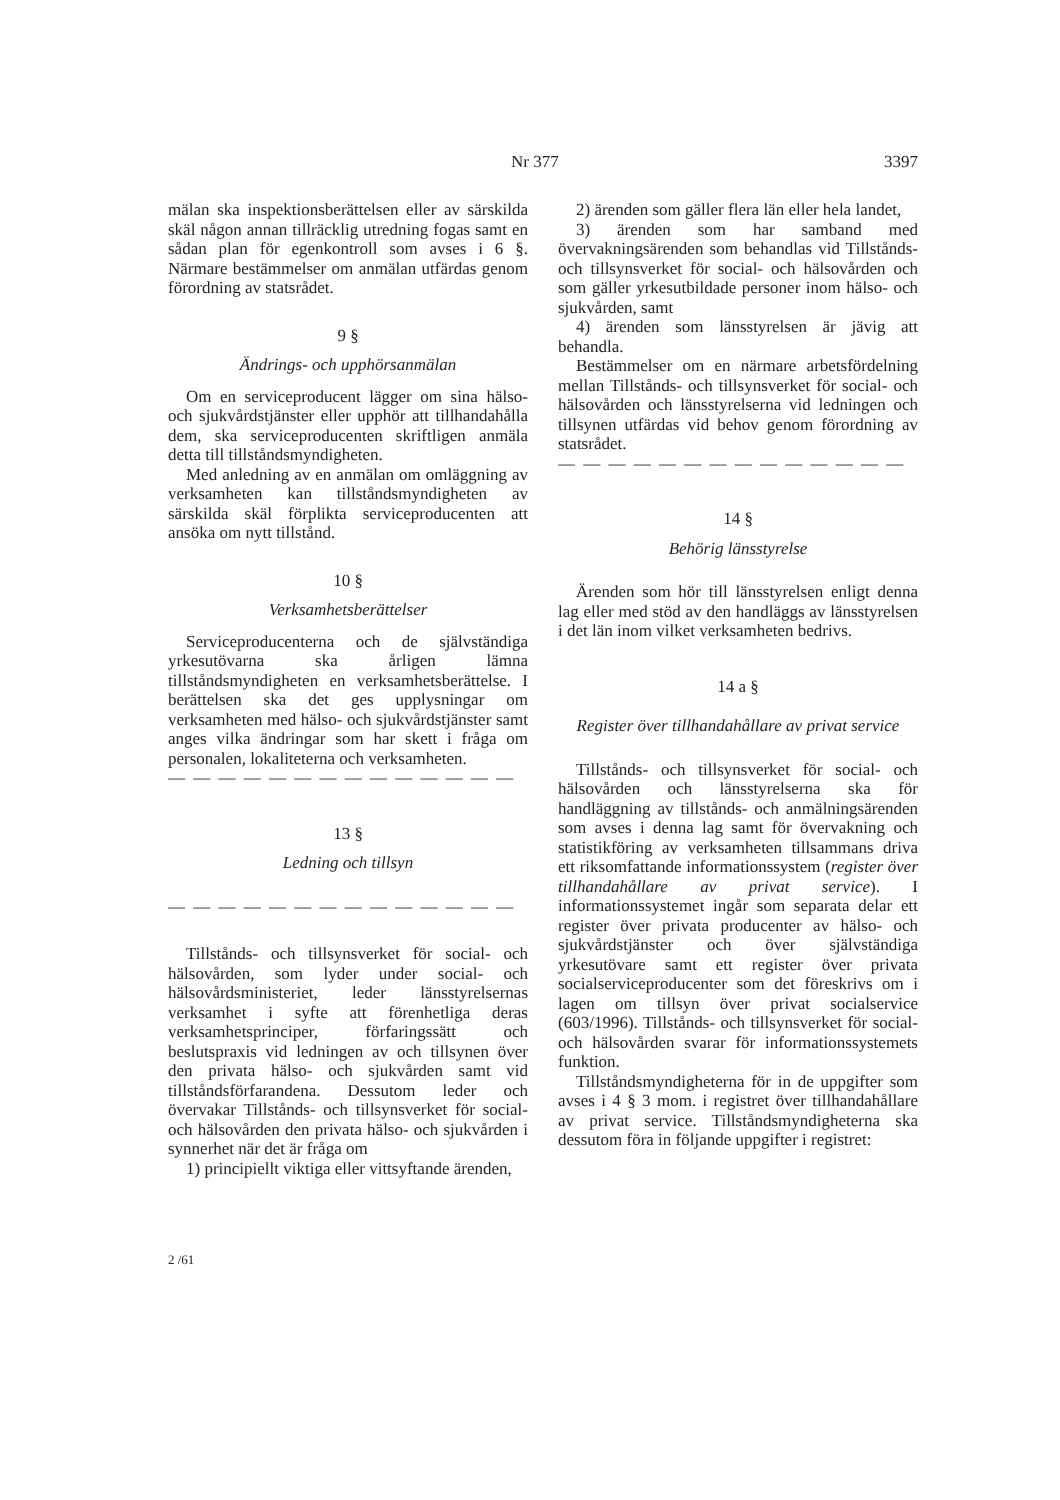Nr 377 3397
mälan ska inspektionsberättelsen eller av särskilda skäl någon annan tillräcklig utredning fogas samt en sådan plan för egenkontroll som avses i 6 §. Närmare bestämmelser om anmälan utfärdas genom förordning av statsrådet.
9 §
Ändrings- och upphörsanmälan
Om en serviceproducent lägger om sina hälso- och sjukvårdstjänster eller upphör att tillhandahålla dem, ska serviceproducenten skriftligen anmäla detta till tillståndsmyndigheten.
Med anledning av en anmälan om omläggning av verksamheten kan tillståndsmyndigheten av särskilda skäl förplikta serviceproducenten att ansöka om nytt tillstånd.
10 §
Verksamhetsberättelser
Serviceproducenterna och de självständiga yrkesutövarna ska årligen lämna tillståndsmyndigheten en verksamhetsberättelse. I berättelsen ska det ges upplysningar om verksamheten med hälso- och sjukvårdstjänster samt anges vilka ändringar som har skett i fråga om personalen, lokaliteterna och verksamheten.
— — — — — — — — — — — — — —
13 §
Ledning och tillsyn
— — — — — — — — — — — — — —
Tillstånds- och tillsynsverket för social- och hälsovården, som lyder under social- och hälsovårdsministeriet, leder länsstyrelsernas verksamhet i syfte att förenhetliga deras verksamhetsprinciper, förfaringssätt och beslutspraxis vid ledningen av och tillsynen över den privata hälso- och sjukvården samt vid tillståndsförfarandena. Dessutom leder och övervakar Tillstånds- och tillsynsverket för social- och hälsovården den privata hälso- och sjukvården i synnerhet när det är fråga om
1) principiellt viktiga eller vittsyftande ärenden,
2) ärenden som gäller flera län eller hela landet,
3) ärenden som har samband med övervakningsärenden som behandlas vid Tillstånds- och tillsynsverket för social- och hälsovården och som gäller yrkesutbildade personer inom hälso- och sjukvården, samt
4) ärenden som länsstyrelsen är jävig att behandla.
Bestämmelser om en närmare arbetsfördelning mellan Tillstånds- och tillsynsverket för social- och hälsovården och länsstyrelserna vid ledningen och tillsynen utfärdas vid behov genom förordning av statsrådet.
— — — — — — — — — — — — — —
14 §
Behörig länsstyrelse
Ärenden som hör till länsstyrelsen enligt denna lag eller med stöd av den handläggs av länsstyrelsen i det län inom vilket verksamheten bedrivs.
14 a §
Register över tillhandahållare av privat service
Tillstånds- och tillsynsverket för social- och hälsovården och länsstyrelserna ska för handläggning av tillstånds- och anmälningsärenden som avses i denna lag samt för övervakning och statistikföring av verksamheten tillsammans driva ett riksomfattande informationssystem (register över tillhandahållare av privat service). I informationssystemet ingår som separata delar ett register över privata producenter av hälso- och sjukvårdstjänster och över självständiga yrkesutövare samt ett register över privata socialserviceproducenter som det föreskrivs om i lagen om tillsyn över privat socialservice (603/1996). Tillstånds- och tillsynsverket för social- och hälsovården svarar för informationssystemets funktion.
Tillståndsmyndigheterna för in de uppgifter som avses i 4 § 3 mom. i registret över tillhandahållare av privat service. Tillståndsmyndigheterna ska dessutom föra in följande uppgifter i registret:
2 /61